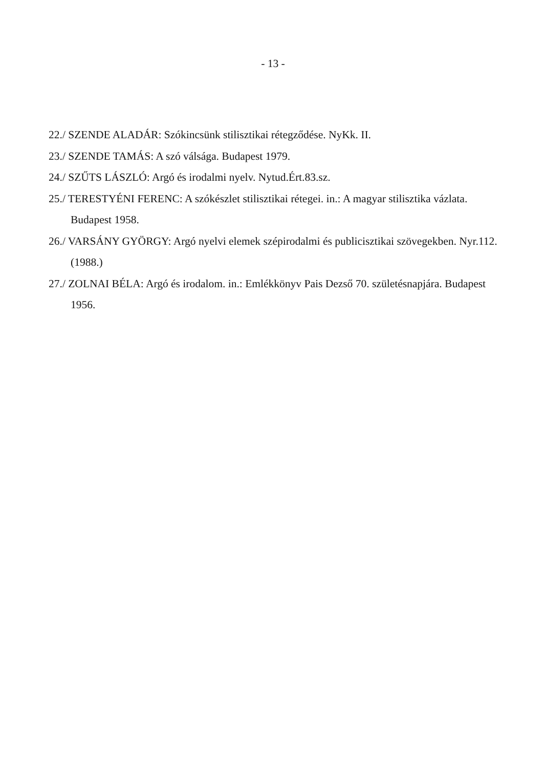- 13 -
22./ SZENDE ALADÁR: Szókincsünk stilisztikai rétegződése. NyKk. II.
23./ SZENDE TAMÁS: A szó válsága. Budapest 1979.
24./ SZŰTS LÁSZLÓ: Argó és irodalmi nyelv. Nytud.Ért.83.sz.
25./ TERESTYÉNI FERENC: A szókészlet stilisztikai rétegei. in.: A magyar stilisztika vázlata. Budapest 1958.
26./ VARSÁNY GYÖRGY: Argó nyelvi elemek szépirodalmi és publicisztikai szövegekben. Nyr.112. (1988.)
27./ ZOLNAI BÉLA: Argó és irodalom. in.: Emlékkönyv Pais Dezső 70. születésnapjára. Budapest 1956.